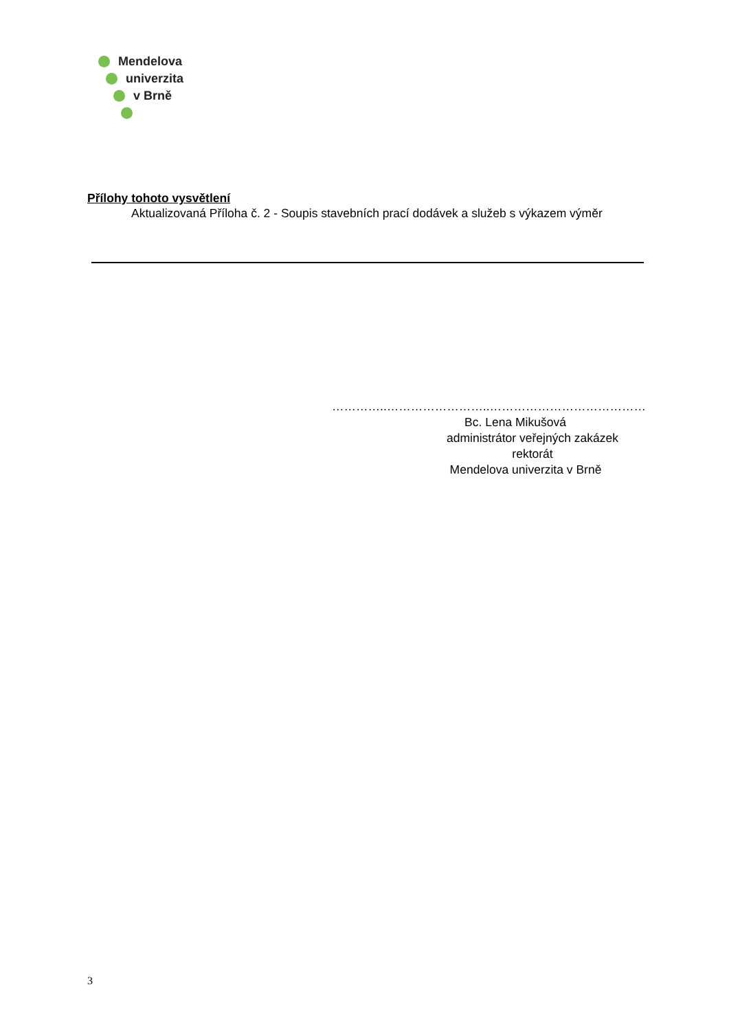Mendelova
univerzita
v Brně
Přílohy tohoto vysvětlení
Aktualizovaná Příloha č. 2 - Soupis stavebních prací dodávek a služeb s výkazem výměr
…………..……………………..…………………………………
Bc. Lena Mikušová
administrátor veřejných zakázek
rektorát
Mendelova univerzita v Brně
3